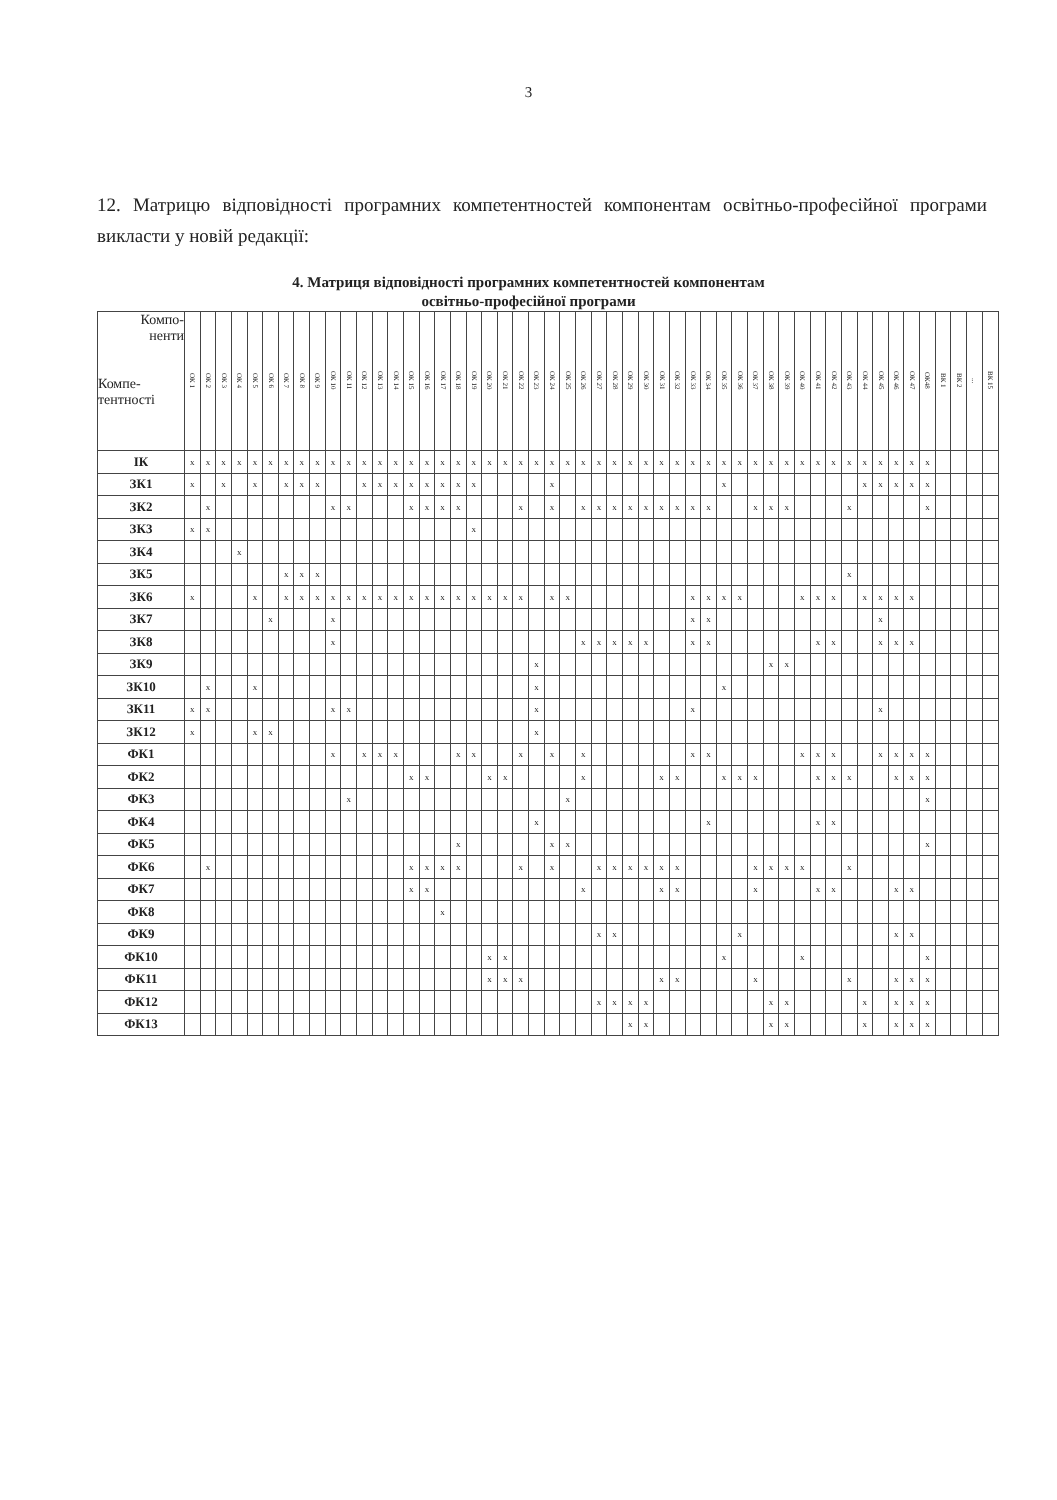3
12. Матрицю відповідності програмних компетентностей компонентам освітньо-професійної програми викласти у новій редакції:
4. Матриця відповідності програмних компетентностей компонентам
освітньо-професійної програми
| Компо- ненти Компе- тентності | ОК 1 | ОК 2 | ОК 3 | ОК 4 | ОК 5 | ОК 6 | ОК 7 | ОК 8 | ОК 9 | ОК 10 | ОК 11 | ОК 12 | ОК 13 | ОК 14 | ОК 15 | ОК 16 | ОК 17 | ОК 18 | ОК 19 | ОК 20 | ОК 21 | ОК 22 | ОК 23 | ОК 24 | ОК 25 | ОК 26 | ОК 27 | ОК 28 | ОК 29 | ОК 30 | ОК 31 | ОК 32 | ОК 33 | ОК 34 | ОК 35 | ОК 36 | ОК 37 | ОК 38 | ОК 39 | ОК 40 | ОК 41 | ОК 42 | ОК 43 | ОК 44 | ОК 45 | ОК 46 | ОК 47 | ОК48 | ВК 1 | ВК 2 | ... | ВК 15 |
| --- | --- | --- | --- | --- | --- | --- | --- | --- | --- | --- | --- | --- | --- | --- | --- | --- | --- | --- | --- | --- | --- | --- | --- | --- | --- | --- | --- | --- | --- | --- | --- | --- | --- | --- | --- | --- | --- | --- | --- | --- | --- | --- | --- | --- | --- | --- | --- | --- | --- | --- | --- | --- |
| ІК | x | x | x | x | x | x | x | x | x | x | x | x | x | x | x | x | x | x | x | x | x | x | x | x | x | x | x | x | x | x | x | x | x | x | x | x | x | x | x | x | x | x | x | x | x | x | x | x | | | | |
| ЗК1 | x | | x | | x | | x | x | x | | | x | x | x | x | x | x | x | x | | | | | x | | | | | | | | | | | x | | | | | | | | | x | x | x | x | x | | | | |
| ЗК2 | | x | | | | | | | | x | x | | | | x | x | x | x | | | | x | | x | | x | x | x | x | x | x | x | x | x | | | x | x | x | | | | x | | | | | x | | | | |
| ЗК3 | x | x | | | | | | | | | | | | | | | | | x | | | | | | | | | | | | | | | | | | | | | | | | | | | | | | | | | |
| ЗК4 | | | | x | | | | | | | | | | | | | | | | | | | | | | | | | | | | | | | | | | | | | | | | | | | | | | | | |
| ЗК5 | | | | | | | x | x | x | | | | | | | | | | | | | | | | | | | | | | | | | | | | | | | | | | x | | | | | | | | | |
| ЗК6 | x | | | | x | | x | x | x | x | x | x | x | x | x | x | x | x | x | x | x | x | | x | x | | | | | | | | x | x | x | x | | | | x | x | x | | x | x | x | x | | | | | |
| ЗК7 | | | | | | x | | | | x | | | | | | | | | | | | | | | | | | | | | | | x | x | | | | | | | | | | | x | | | | | | | |
| ЗК8 | | | | | | | | | | x | | | | | | | | | | | | | | | | x | x | x | x | x | | | x | x | | | | | | | x | x | | | x | x | x | | | | | |
| ЗК9 | | | | | | | | | | | | | | | | | | | | | | | x | | | | | | | | | | | | | | | x | x | | | | | | | | | | | | | |
| ЗК10 | | x | | | x | | | | | | | | | | | | | | | | | | x | | | | | | | | | | | | x | | | | | | | | | | | | | | | | | |
| ЗК11 | x | x | | | | | | | | x | x | | | | | | | | | | | | x | | | | | | | | | | x | | | | | | | | | | | | x | | | | | | | |
| ЗК12 | x | | | | x | x | | | | | | | | | | | | | | | | | x | | | | | | | | | | | | | | | | | | | | | | | | | | | | | |
| ФК1 | | | | | | | | | | x | | x | x | x | | | | x | x | | | x | | x | | x | | | | | | | x | x | | | | | | x | x | x | | | x | x | x | x | | | | |
| ФК2 | | | | | | | | | | | | | | | x | x | | | | x | x | | | | | x | | | | | x | x | | | x | x | x | | | | x | x | x | | | x | x | x | | | | |
| ФК3 | | | | | | | | | | | x | | | | | | | | | | | | | | x | | | | | | | | | | | | | | | | | | | | | | | x | | | | |
| ФК4 | | | | | | | | | | | | | | | | | | | | | | | x | | | | | | | | | | | x | | | | | | | x | x | | | | | | | | | | |
| ФК5 | | | | | | | | | | | | | | | | | | x | | | | | | x | x | | | | | | | | | | | | | | | | | | | | | | | x | | | | |
| ФК6 | | x | | | | | | | | | | | | | x | x | x | x | | | | x | | x | | | x | x | x | x | x | x | | | | | x | x | x | x | | | x | | | | | | | | | |
| ФК7 | | | | | | | | | | | | | | | x | x | | | | | | | | | | x | | | | | x | x | | | | | x | | | | x | x | | | | x | x | | | | | |
| ФК8 | | | | | | | | | | | | | | | | | x | | | | | | | | | | | | | | | | | | | | | | | | | | | | | | | | | | | |
| ФК9 | | | | | | | | | | | | | | | | | | | | | | | | | | | x | x | | | | | | | | x | | | | | | | | | | x | x | | | | | |
| ФК10 | | | | | | | | | | | | | | | | | | | | x | x | | | | | | | | | | | | | | x | | | | | x | | | | | | | | x | | | | |
| ФК11 | | | | | | | | | | | | | | | | | | | | x | x | x | | | | | | | | | x | x | | | | | x | | | | | | x | | | x | x | x | | | | |
| ФК12 | | | | | | | | | | | | | | | | | | | | | | | | | | | x | x | x | x | | | | | | | | x | x | | | | | x | | x | x | x | | | | |
| ФК13 | | | | | | | | | | | | | | | | | | | | | | | | | | | | | x | x | | | | | | | | x | x | | | | | x | | x | x | x | | | | |